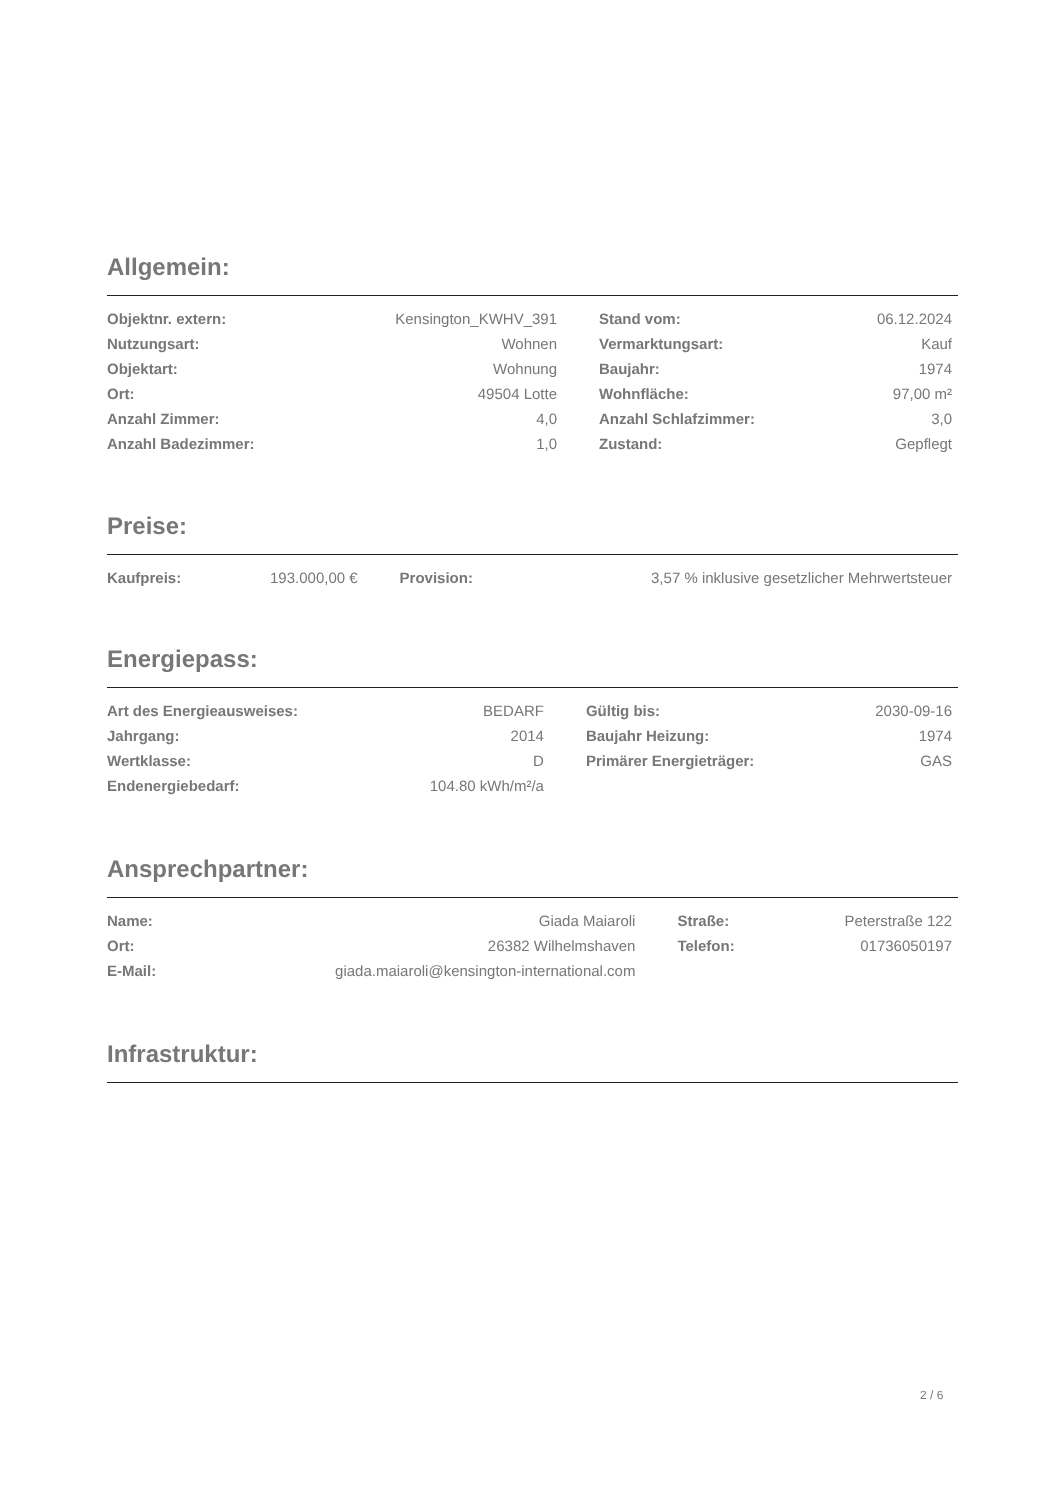Allgemein:
| Objektnr. extern: | Kensington_KWHV_391 | Stand vom: | 06.12.2024 |
| Nutzungsart: | Wohnen | Vermarktungsart: | Kauf |
| Objektart: | Wohnung | Baujahr: | 1974 |
| Ort: | 49504 Lotte | Wohnfläche: | 97,00 m² |
| Anzahl Zimmer: | 4,0 | Anzahl Schlafzimmer: | 3,0 |
| Anzahl Badezimmer: | 1,0 | Zustand: | Gepflegt |
Preise:
| Kaufpreis: | 193.000,00 € | Provision: 3,57 % inklusive gesetzlicher Mehrwertsteuer |
Energiepass:
| Art des Energieausweises: | BEDARF | Gültig bis: | 2030-09-16 |
| Jahrgang: | 2014 | Baujahr Heizung: | 1974 |
| Wertklasse: | D | Primärer Energieträger: | GAS |
| Endenergiebedarf: | 104.80 kWh/m²/a | | |
Ansprechpartner:
| Name: | Giada Maiaroli | Straße: | Peterstraße 122 |
| Ort: | 26382 Wilhelmshaven | Telefon: | 01736050197 |
| E-Mail: | giada.maiaroli@kensington-international.com | | |
Infrastruktur:
2 / 6